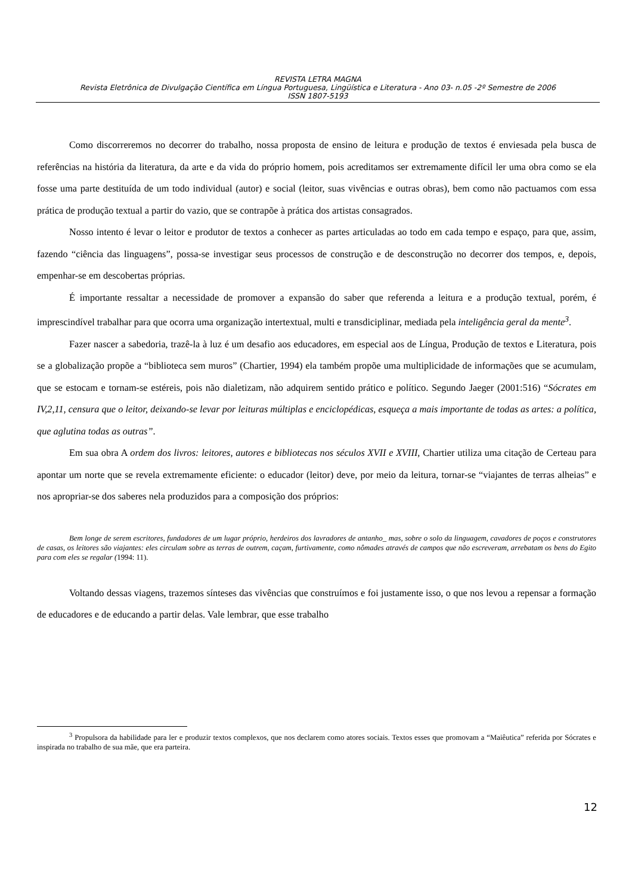REVISTA LETRA MAGNA
Revista Eletrônica de Divulgação Científica em Língua Portuguesa, Lingüística e Literatura - Ano 03- n.05 -2º Semestre de 2006
ISSN 1807-5193
Como discorreremos no decorrer do trabalho, nossa proposta de ensino de leitura e produção de textos é enviesada pela busca de referências na história da literatura, da arte e da vida do próprio homem, pois acreditamos ser extremamente difícil ler uma obra como se ela fosse uma parte destituída de um todo individual (autor) e social (leitor, suas vivências e outras obras), bem como não pactuamos com essa prática de produção textual a partir do vazio, que se contrapõe à prática dos artistas consagrados.
Nosso intento é levar o leitor e produtor de textos a conhecer as partes articuladas ao todo em cada tempo e espaço, para que, assim, fazendo “ciência das linguagens”, possa-se investigar seus processos de construção e de desconstrução no decorrer dos tempos, e, depois, empenhar-se em descobertas próprias.
É importante ressaltar a necessidade de promover a expansão do saber que referenda a leitura e a produção textual, porém, é imprescindível trabalhar para que ocorra uma organização intertextual, multi e transdiciplinar, mediada pela inteligência geral da mente<sup>3</sup>.
Fazer nascer a sabedoria, trazê-la à luz é um desafio aos educadores, em especial aos de Língua, Produção de textos e Literatura, pois se a globalização propõe a “biblioteca sem muros” (Chartier, 1994) ela também propõe uma multiplicidade de informações que se acumulam, que se estocam e tornam-se estéreis, pois não dialetizam, não adquirem sentido prático e político. Segundo Jaeger (2001:516) “Sócrates em IV,2,11, censura que o leitor, deixando-se levar por leituras múltiplas e enciclopédicas, esqueça a mais importante de todas as artes: a política, que aglutina todas as outras”.
Em sua obra A ordem dos livros: leitores, autores e bibliotecas nos séculos XVII e XVIII, Chartier utiliza uma citação de Certeau para apontar um norte que se revela extremamente eficiente: o educador (leitor) deve, por meio da leitura, tornar-se “viajantes de terras alheias” e nos apropriar-se dos saberes nela produzidos para a composição dos próprios:
Bem longe de serem escritores, fundadores de um lugar próprio, herdeiros dos lavradores de antanho_ mas, sobre o solo da linguagem, cavadores de poços e construtores de casas, os leitores são viajantes: eles circulam sobre as terras de outrem, caçam, furtivamente, como nômades através de campos que não escreveram, arrebatam os bens do Egito para com eles se regalar (1994: 11).
Voltando dessas viagens, trazemos sínteses das vivências que construímos e foi justamente isso, o que nos levou a repensar a formação de educadores e de educando a partir delas. Vale lembrar, que esse trabalho
<sup>3</sup> Propulsora da habilidade para ler e produzir textos complexos, que nos declarem como atores sociais. Textos esses que promovam a “Maiêutica” referida por Sócrates e inspirada no trabalho de sua mãe, que era parteira.
12